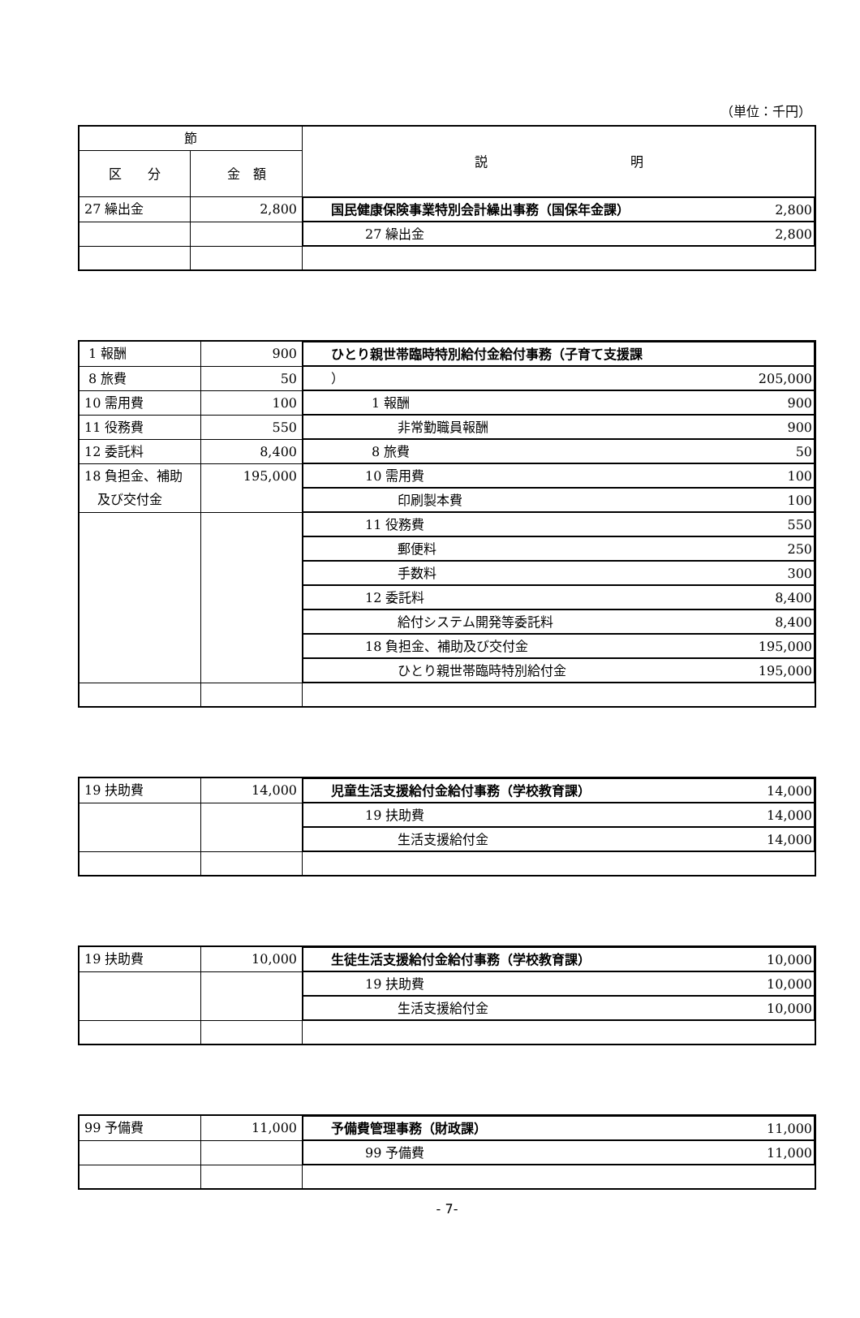（単位：千円）
| 節 | | 説 明 |
| --- | --- | --- |
| 区 分 | 金 額 | |
| 27 繰出金 | 2,800 | 国民健康保険事業特別会計繰出事務（国保年金課） 2,800 |
| | | 27 繰出金 2,800 |
| 1 報酬 | 900 | ひとり親世帯臨時特別給付金給付事務（子育て支援課 |
| 8 旅費 | 50 | ） 205,000 |
| 10 需用費 | 100 | 1 報酬 900 |
| 11 役務費 | 550 | 非常勤職員報酬 900 |
| 12 委託料 | 8,400 | 8 旅費 50 |
| 18 負担金、補助 及び交付金 | 195,000 | 10 需用費 100 |
| | | 印刷製本費 100 |
| | | 11 役務費 550 |
| | | 郵便料 250 |
| | | 手数料 300 |
| | | 12 委託料 8,400 |
| | | 給付システム開発等委託料 8,400 |
| | | 18 負担金、補助及び交付金 195,000 |
| | | ひとり親世帯臨時特別給付金 195,000 |
| 19 扶助費 | 14,000 | 児童生活支援給付金給付事務（学校教育課） 14,000 |
| | | 19 扶助費 14,000 |
| | | 生活支援給付金 14,000 |
| 19 扶助費 | 10,000 | 生徒生活支援給付金給付事務（学校教育課） 10,000 |
| | | 19 扶助費 10,000 |
| | | 生活支援給付金 10,000 |
| 99 予備費 | 11,000 | 予備費管理事務（財政課） 11,000 |
| | | 99 予備費 11,000 |
- 7-